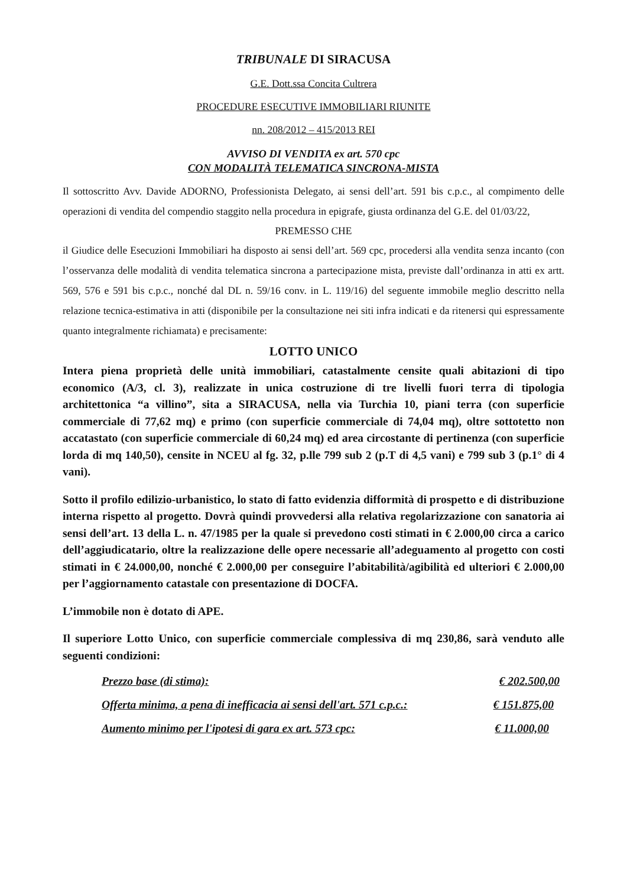TRIBUNALE DI SIRACUSA
G.E. Dott.ssa Concita Cultrera
PROCEDURE ESECUTIVE IMMOBILIARI RIUNITE
nn. 208/2012 – 415/2013 REI
AVVISO DI VENDITA ex art. 570 cpc
CON MODALITÀ TELEMATICA SINCRONA-MISTA
Il sottoscritto Avv. Davide ADORNO, Professionista Delegato, ai sensi dell’art. 591 bis c.p.c., al compimento delle operazioni di vendita del compendio staggito nella procedura in epigrafe, giusta ordinanza del G.E. del 01/03/22,
PREMESSO CHE
il Giudice delle Esecuzioni Immobiliari ha disposto ai sensi dell’art. 569 cpc, procedersi alla vendita senza incanto (con l’osservanza delle modalità di vendita telematica sincrona a partecipazione mista, previste dall’ordinanza in atti ex artt. 569, 576 e 591 bis c.p.c., nonché dal DL n. 59/16 conv. in L. 119/16) del seguente immobile meglio descritto nella relazione tecnica-estimativa in atti (disponibile per la consultazione nei siti infra indicati e da ritenersi qui espressamente quanto integralmente richiamata) e precisamente:
LOTTO UNICO
Intera piena proprietà delle unità immobiliari, catastalmente censite quali abitazioni di tipo economico (A/3, cl. 3), realizzate in unica costruzione di tre livelli fuori terra di tipologia architettonica “a villino”, sita a SIRACUSA, nella via Turchia 10, piani terra (con superficie commerciale di 77,62 mq) e primo (con superficie commerciale di 74,04 mq), oltre sottotetto non accatastato (con superficie commerciale di 60,24 mq) ed area circostante di pertinenza (con superficie lorda di mq 140,50), censite in NCEU al fg. 32, p.lle 799 sub 2 (p.T di 4,5 vani) e 799 sub 3 (p.1° di 4 vani).
Sotto il profilo edilizio-urbanistico, lo stato di fatto evidenzia difformità di prospetto e di distribuzione interna rispetto al progetto. Dovrà quindi provvedersi alla relativa regolarizzazione con sanatoria ai sensi dell’art. 13 della L. n. 47/1985 per la quale si prevedono costi stimati in € 2.000,00 circa a carico dell’aggiudicatario, oltre la realizzazione delle opere necessarie all’adeguamento al progetto con costi stimati in € 24.000,00, nonché € 2.000,00 per conseguire l’abitabilità/agibilità ed ulteriori € 2.000,00 per l’aggiornamento catastale con presentazione di DOCFA.
L’immobile non è dotato di APE.
Il superiore Lotto Unico, con superficie commerciale complessiva di mq 230,86, sarà venduto alle seguenti condizioni:
Prezzo base (di stima): € 202.500,00
Offerta minima, a pena di inefficacia ai sensi dell'art. 571 c.p.c.: € 151.875,00
Aumento minimo per l'ipotesi di gara ex art. 573 cpc: € 11.000,00